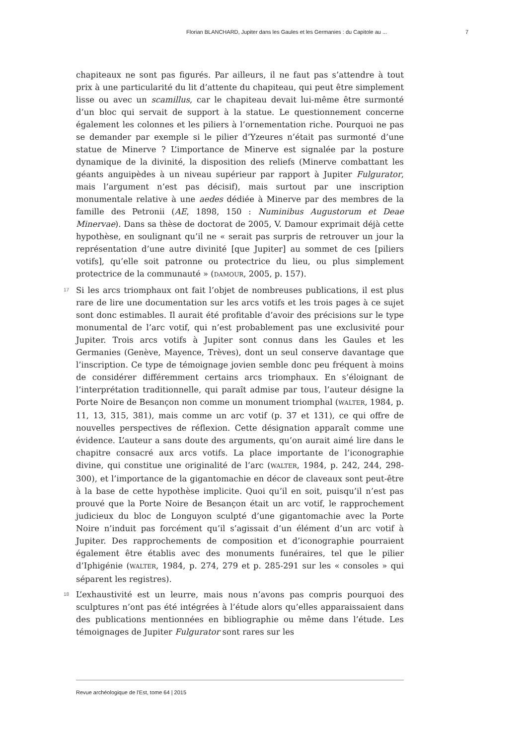Florian BLANCHARD, Jupiter dans les Gaules et les Germanies : du Capitole au ... 7
chapiteaux ne sont pas figurés. Par ailleurs, il ne faut pas s’attendre à tout prix à une particularité du lit d’attente du chapiteau, qui peut être simplement lisse ou avec un scamillus, car le chapiteau devait lui-même être surmonté d’un bloc qui servait de support à la statue. Le questionnement concerne également les colonnes et les piliers à l’ornementation riche. Pourquoi ne pas se demander par exemple si le pilier d’Yzeures n’était pas surmonté d’une statue de Minerve ? L’importance de Minerve est signalée par la posture dynamique de la divinité, la disposition des reliefs (Minerve combattant les géants anguipèdes à un niveau supérieur par rapport à Jupiter Fulgurator, mais l’argument n’est pas décisif), mais surtout par une inscription monumentale relative à une aedes dédiée à Minerve par des membres de la famille des Petronii (AE, 1898, 150 : Numinibus Augustorum et Deae Minervae). Dans sa thèse de doctorat de 2005, V. Damour exprimait déjà cette hypothèse, en soulignant qu’il ne « serait pas surpris de retrouver un jour la représentation d’une autre divinité [que Jupiter] au sommet de ces [piliers votifs], qu’elle soit patronne ou protectrice du lieu, ou plus simplement protectrice de la communauté » (DAMOUR, 2005, p. 157).
17
Si les arcs triomphaux ont fait l’objet de nombreuses publications, il est plus rare de lire une documentation sur les arcs votifs et les trois pages à ce sujet sont donc estimables. Il aurait été profitable d’avoir des précisions sur le type monumental de l’arc votif, qui n’est probablement pas une exclusivité pour Jupiter. Trois arcs votifs à Jupiter sont connus dans les Gaules et les Germanies (Genève, Mayence, Trèves), dont un seul conserve davantage que l’inscription. Ce type de témoignage jovien semble donc peu fréquent à moins de considérer différemment certains arcs triomphaux. En s’éloignant de l’interprétation traditionnelle, qui paraît admise par tous, l’auteur désigne la Porte Noire de Besançon non comme un monument triomphal (WALTER, 1984, p. 11, 13, 315, 381), mais comme un arc votif (p. 37 et 131), ce qui offre de nouvelles perspectives de réflexion. Cette désignation apparaît comme une évidence. L’auteur a sans doute des arguments, qu’on aurait aimé lire dans le chapitre consacré aux arcs votifs. La place importante de l’iconographie divine, qui constitue une originalité de l’arc (WALTER, 1984, p. 242, 244, 298-300), et l’importance de la gigantomachie en décor de claveaux sont peut-être à la base de cette hypothèse implicite. Quoi qu’il en soit, puisqu’il n’est pas prouvé que la Porte Noire de Besançon était un arc votif, le rapprochement judicieux du bloc de Longuyon sculpté d’une gigantomachie avec la Porte Noire n’induit pas forcément qu’il s’agissait d’un élément d’un arc votif à Jupiter. Des rapprochements de composition et d’iconographie pourraient également être établis avec des monuments funéraires, tel que le pilier d’Iphigénie (WALTER, 1984, p. 274, 279 et p. 285-291 sur les « consoles » qui séparent les registres).
18
L’exhaustivité est un leurre, mais nous n’avons pas compris pourquoi des sculptures n’ont pas été intégrées à l’étude alors qu’elles apparaissaient dans des publications mentionnées en bibliographie ou même dans l’étude. Les témoignages de Jupiter Fulgurator sont rares sur les
Revue archéologique de l'Est, tome 64 | 2015